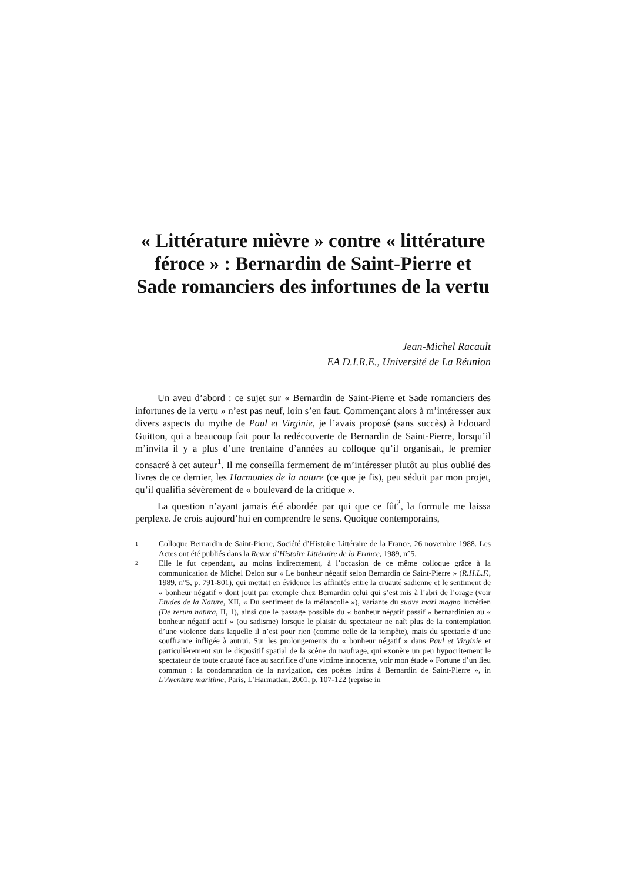« Littérature mièvre » contre « littérature féroce » : Bernardin de Saint-Pierre et Sade romanciers des infortunes de la vertu
Jean-Michel Racault
EA D.I.R.E., Université de La Réunion
Un aveu d’abord : ce sujet sur « Bernardin de Saint-Pierre et Sade romanciers des infortunes de la vertu » n’est pas neuf, loin s’en faut. Commençant alors à m’intéresser aux divers aspects du mythe de Paul et Virginie, je l’avais proposé (sans succès) à Edouard Guitton, qui a beaucoup fait pour la redécouverte de Bernardin de Saint-Pierre, lorsqu’il m’invita il y a plus d’une trentaine d’années au colloque qu’il organisait, le premier consacré à cet auteur<sup>1</sup>. Il me conseilla fermement de m’intéresser plutôt au plus oublié des livres de ce dernier, les Harmonies de la nature (ce que je fis), peu séduit par mon projet, qu’il qualifia sévèrement de « boulevard de la critique ».
La question n’ayant jamais été abordée par qui que ce fût<sup>2</sup>, la formule me laissa perplexe. Je crois aujourd’hui en comprendre le sens. Quoique contemporains,
1 Colloque Bernardin de Saint-Pierre, Société d’Histoire Littéraire de la France, 26 novembre 1988. Les Actes ont été publiés dans la Revue d’Histoire Littéraire de la France, 1989, n°5.
2 Elle le fut cependant, au moins indirectement, à l’occasion de ce même colloque grâce à la communication de Michel Delon sur « Le bonheur négatif selon Bernardin de Saint-Pierre » (R.H.L.F., 1989, n°5, p. 791-801), qui mettait en évidence les affinités entre la cruauté sadienne et le sentiment de « bonheur négatif » dont jouit par exemple chez Bernardin celui qui s’est mis à l’abri de l’orage (voir Etudes de la Nature, XII, « Du sentiment de la mélancolie »), variante du suave mari magno lucrétien (De rerum natura, II, 1), ainsi que le passage possible du « bonheur négatif passif » bernardinien au « bonheur négatif actif » (ou sadisme) lorsque le plaisir du spectateur ne naît plus de la contemplation d’une violence dans laquelle il n’est pour rien (comme celle de la tempête), mais du spectacle d’une souffrance infligée à autrui. Sur les prolongements du « bonheur négatif » dans Paul et Virginie et particulièrement sur le dispositif spatial de la scène du naufrage, qui exonère un peu hypocritement le spectateur de toute cruauté face au sacrifice d’une victime innocente, voir mon étude « Fortune d’un lieu commun : la condamnation de la navigation, des poètes latins à Bernardin de Saint-Pierre », in L’Aventure maritime, Paris, L’Harmattan, 2001, p. 107-122 (reprise in